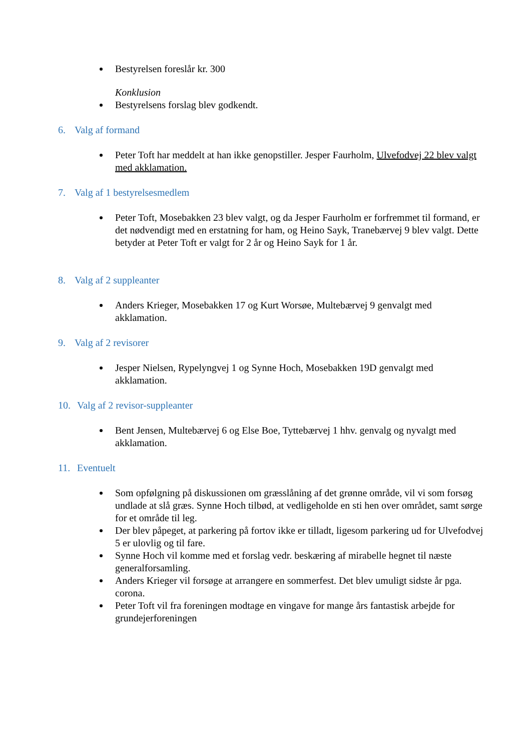Bestyrelsen foreslår kr. 300
Konklusion
Bestyrelsens forslag blev godkendt.
6. Valg af formand
Peter Toft har meddelt at han ikke genopstiller. Jesper Faurholm, Ulvefodvej 22 blev valgt med akklamation.
7. Valg af 1 bestyrelsesmedlem
Peter Toft, Mosebakken 23 blev valgt, og da Jesper Faurholm er forfremmet til formand, er det nødvendigt med en erstatning for ham, og Heino Sayk, Tranebærvej 9 blev valgt. Dette betyder at Peter Toft er valgt for 2 år og Heino Sayk for 1 år.
8. Valg af 2 suppleanter
Anders Krieger, Mosebakken 17 og Kurt Worsøe, Multebærvej 9 genvalgt med akklamation.
9. Valg af 2 revisorer
Jesper Nielsen, Rypelyngvej 1 og Synne Hoch, Mosebakken 19D genvalgt med akklamation.
10. Valg af 2 revisor-suppleanter
Bent Jensen, Multebærvej 6 og Else Boe, Tyttebærvej 1 hhv. genvalg og nyvalgt med akklamation.
11. Eventuelt
Som opfølgning på diskussionen om græsslåning af det grønne område, vil vi som forsøg undlade at slå græs. Synne Hoch tilbød, at vedligeholde en sti hen over området, samt sørge for et område til leg.
Der blev påpeget, at parkering på fortov ikke er tilladt, ligesom parkering ud for Ulvefodvej 5 er ulovlig og til fare.
Synne Hoch vil komme med et forslag vedr. beskæring af mirabelle hegnet til næste generalforsamling.
Anders Krieger vil forsøge at arrangere en sommerfest. Det blev umuligt sidste år pga. corona.
Peter Toft vil fra foreningen modtage en vingave for mange års fantastisk arbejde for grundejerforeningen